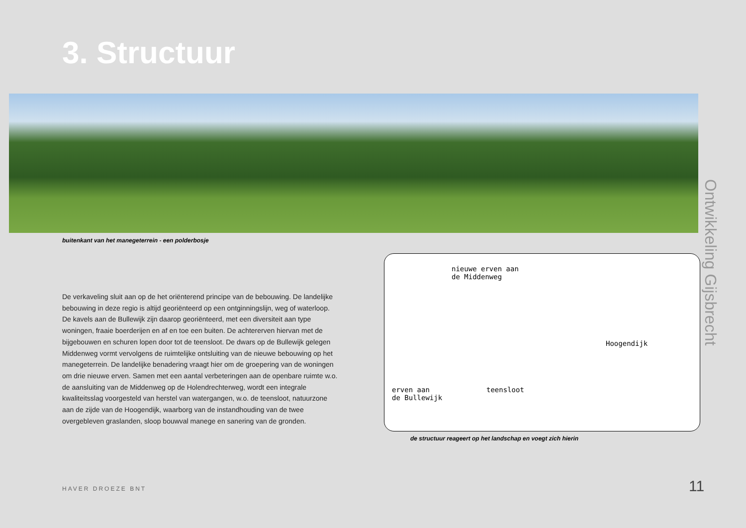3. Structuur
buitenkant van het manegeterrein - een polderbosje
De verkaveling sluit aan op de het oriënterend principe van de bebouwing. De landelijke bebouwing in deze regio is altijd georiënteerd op een ontginningslijn, weg of waterloop. De kavels aan de Bullewijk zijn daarop georiënteerd, met een diversiteit aan type woningen, fraaie boerderijen en af en toe een buiten. De achtererven hiervan met de bijgebouwen en schuren lopen door tot de teensloot. De dwars op de Bullewijk gelegen Middenweg vormt vervolgens de ruimtelijke ontsluiting van de nieuwe bebouwing op het manegeterrein. De landelijke benadering vraagt hier om de groepering van de woningen om drie nieuwe erven. Samen met een aantal verbeteringen aan de openbare ruimte w.o. de aansluiting van de Middenweg op de Holendrechterweg, wordt een integrale kwaliteitsslag voorgesteld van herstel van watergangen, w.o. de teensloot, natuurzone aan de zijde van de Hoogendijk, waarborg van de instandhouding van de twee overgebleven graslanden, sloop bouwval manege en sanering van de gronden.
nieuwe erven aan
de Middenweg
Hoogendijk
teensloot erven aan
de Bullewijk
de structuur reageert op het landschap en voegt zich hierin
Ontwikkeling Gijsbrecht
HAVER DROEZE BNT 11